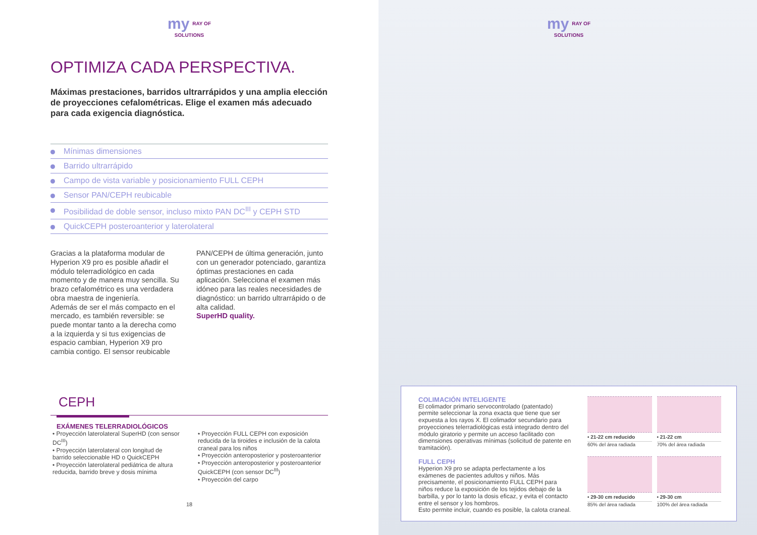my RAY OF
SOLUTIONS
OPTIMIZA CADA PERSPECTIVA.
Máximas prestaciones, barridos ultrarrápidos y una amplia elección de proyecciones cefalométricas. Elige el examen más adecuado para cada exigencia diagnóstica.
Mínimas dimensiones
Barrido ultrarrápido
Campo de vista variable y posicionamiento FULL CEPH
Sensor PAN/CEPH reubicable
Posibilidad de doble sensor, incluso mixto PAN DC<sup>III</sup> y CEPH STD
QuickCEPH posteroanterior y laterolateral
Gracias a la plataforma modular de Hyperion X9 pro es posible añadir el módulo telerradiológico en cada momento y de manera muy sencilla. Su brazo cefalométrico es una verdadera obra maestra de ingeniería.
Además de ser el más compacto en el mercado, es también reversible: se puede montar tanto a la derecha como a la izquierda y si tus exigencias de espacio cambian, Hyperion X9 pro cambia contigo. El sensor reubicable
PAN/CEPH de última generación, junto con un generador potenciado, garantiza óptimas prestaciones en cada aplicación. Selecciona el examen más idóneo para las reales necesidades de diagnóstico: un barrido ultrarrápido o de alta calidad.
SuperHD quality.
CEPH
EXÁMENES TELERRADIOLÓGICOS
• Proyección laterolateral SuperHD (con sensor DC<sup>III</sup>)
• Proyección laterolateral con longitud de barrido seleccionable HD o QuickCEPH
• Proyección laterolateral pediátrica de altura reducida, barrido breve y dosis mínima
• Proyección FULL CEPH con exposición reducida de la tiroides e inclusión de la calota craneal para los niños
• Proyección anteroposterior y posteroanterior
• Proyección anteroposterior y posteroanterior QuickCEPH (con sensor DC<sup>III</sup>)
• Proyección del carpo
18
my RAY OF
SOLUTIONS
COLIMACIÓN INTELIGENTE
El colimador primario servocontrolado (patentado) permite seleccionar la zona exacta que tiene que ser expuesta a los rayos X. El colimador secundario para proyecciones telerradiológicas está integrado dentro del módulo giratorio y permite un acceso facilitado con dimensiones operativas mínimas (solicitud de patente en tramitación).
FULL CEPH
Hyperion X9 pro se adapta perfectamente a los exámenes de pacientes adultos y niños. Más precisamente, el posicionamiento FULL CEPH para niños reduce la exposición de los tejidos debajo de la barbilla, y por lo tanto la dosis eficaz, y evita el contacto entre el sensor y los hombros.
Esto permite incluir, cuando es posible, la calota craneal.
• 21-22 cm reducido
60% del área radiada
• 21-22 cm
70% del área radiada
• 29-30 cm reducido
85% del área radiada
• 29-30 cm
100% del área radiada